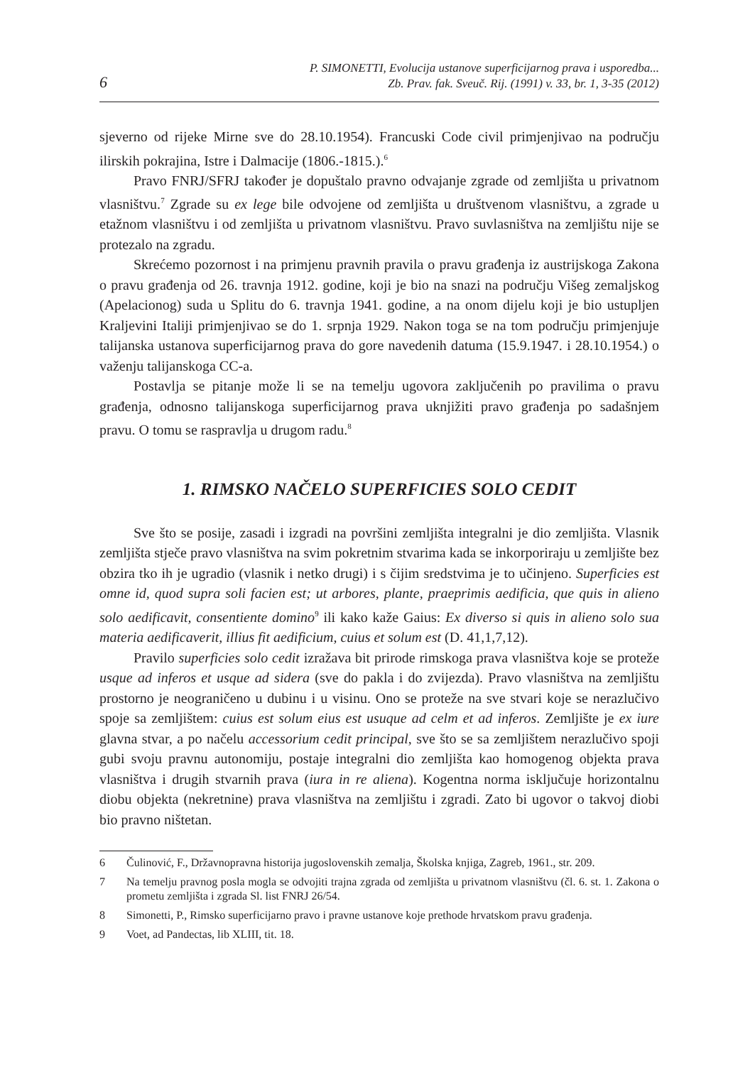6
P. SIMONETTI, Evolucija ustanove superficijarnog prava i usporedba...
Zb. Prav. fak. Sveuč. Rij. (1991) v. 33, br. 1, 3-35 (2012)
sjeverno od rijeke Mirne sve do 28.10.1954). Francuski Code civil primjenjivao na području ilirskih pokrajina, Istre i Dalmacije (1806.-1815.).<sup>6</sup>
Pravo FNRJ/SFRJ također je dopuštalo pravno odvajanje zgrade od zemljišta u privatnom vlasništvu.<sup>7</sup> Zgrade su ex lege bile odvojene od zemljišta u društvenom vlasništvu, a zgrade u etažnom vlasništvu i od zemljišta u privatnom vlasništvu. Pravo suvlasništva na zemljištu nije se protezalo na zgradu.
Skrećemo pozornost i na primjenu pravnih pravila o pravu građenja iz austrijskoga Zakona o pravu građenja od 26. travnja 1912. godine, koji je bio na snazi na području Višeg zemaljskog (Apelacionog) suda u Splitu do 6. travnja 1941. godine, a na onom dijelu koji je bio ustupljen Kraljevini Italiji primjenjivao se do 1. srpnja 1929. Nakon toga se na tom području primjenjuje talijanska ustanova superficijarnog prava do gore navedenih datuma (15.9.1947. i 28.10.1954.) o važenju talijanskoga CC-a.
Postavlja se pitanje može li se na temelju ugovora zaključenih po pravilima o pravu građenja, odnosno talijanskoga superficijarnog prava uknjižiti pravo građenja po sadašnjem pravu. O tomu se raspravlja u drugom radu.<sup>8</sup>
1. RIMSKO NAČELO SUPERFICIES SOLO CEDIT
Sve što se posije, zasadi i izgradi na površini zemljišta integralni je dio zemljišta. Vlasnik zemljišta stječe pravo vlasništva na svim pokretnim stvarima kada se inkorporiraju u zemljište bez obzira tko ih je ugradio (vlasnik i netko drugi) i s čijim sredstvima je to učinjeno. Superficies est omne id, quod supra soli facien est; ut arbores, plante, praeprimis aedificia, que quis in alieno solo aedificavit, consentiente domino<sup>9</sup> ili kako kaže Gaius: Ex diverso si quis in alieno solo sua materia aedificaverit, illius fit aedificium, cuius et solum est (D. 41,1,7,12).
Pravilo superficies solo cedit izražava bit prirode rimskoga prava vlasništva koje se proteže usque ad inferos et usque ad sidera (sve do pakla i do zvijezda). Pravo vlasništva na zemljištu prostorno je neograničeno u dubinu i u visinu. Ono se proteže na sve stvari koje se nerazlučivo spoje sa zemljištem: cuius est solum eius est usuque ad celm et ad inferos. Zemljište je ex iure glavna stvar, a po načelu accessorium cedit principal, sve što se sa zemljištem nerazlučivo spoji gubi svoju pravnu autonomiju, postaje integralni dio zemljišta kao homogenog objekta prava vlasništva i drugih stvarnih prava (iura in re aliena). Kogentna norma isključuje horizontalnu diobu objekta (nekretnine) prava vlasništva na zemljištu i zgradi. Zato bi ugovor o takvoj diobi bio pravno ništetan.
6 Čulinović, F., Državnopravna historija jugoslovenskih zemalja, Školska knjiga, Zagreb, 1961., str. 209.
7 Na temelju pravnog posla mogla se odvojiti trajna zgrada od zemljišta u privatnom vlasništvu (čl. 6. st. 1. Zakona o prometu zemljišta i zgrada Sl. list FNRJ 26/54.
8 Simonetti, P., Rimsko superficijarno pravo i pravne ustanove koje prethode hrvatskom pravu građenja.
9 Voet, ad Pandectas, lib XLIII, tit. 18.